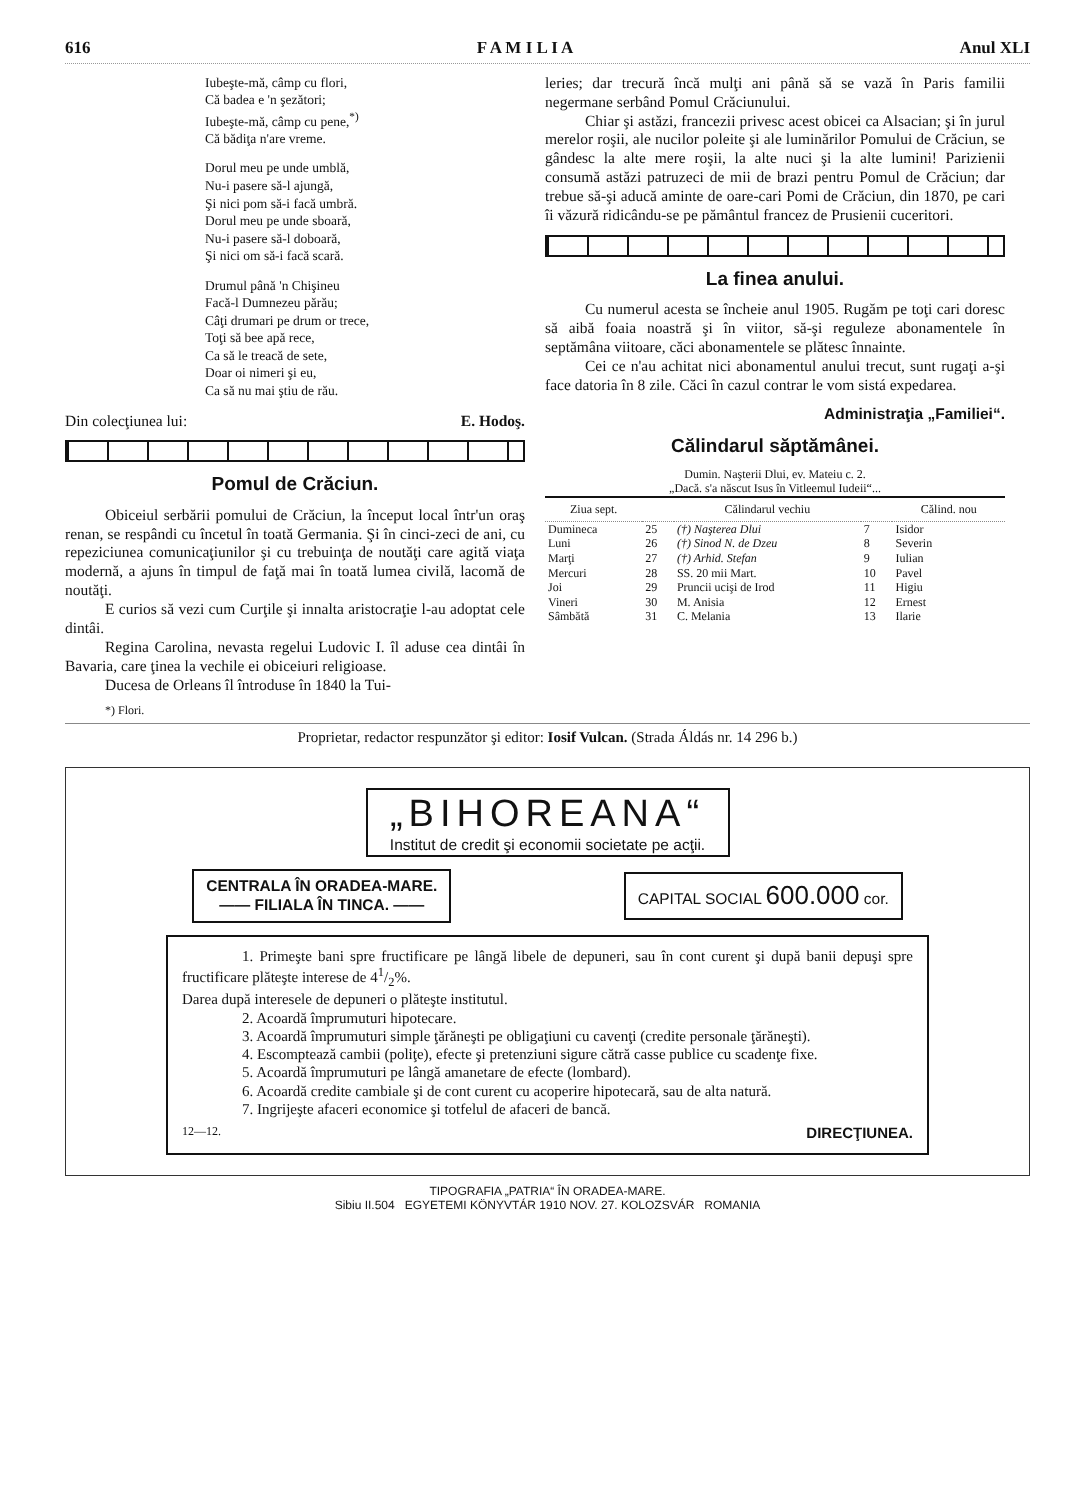616 F A M I L I A Anul XLI
Iubeşte-mă, câmp cu flori,
Că badea e 'n şezători;
Iubeşte-mă, câmp cu pene,<sup>*)</sup>
Că bădiţa n'are vreme.
Dorul meu pe unde umblă,
Nu-i pasere să-l ajungă,
Şi nici pom să-i facă umbră.
Dorul meu pe unde sboară,
Nu-i pasere să-l doboară,
Şi nici om să-i facă scară.
Drumul până 'n Chişineu
Facă-l Dumnezeu părău;
Câţi drumari pe drum or trece,
Toţi să bee apă rece,
Ca să le treacă de sete,
Doar oi nimeri şi eu,
Ca să nu mai ştiu de rău.
Din colecţiunea lui: E. Hodoş.
Pomul de Crăciun.
Obiceiul serbării pomului de Crăciun, la început local într'un oraş renan, se respândi cu încetul în toată Germania. Şi în cinci-zeci de ani, cu repeziciunea comunicaţiunilor şi cu trebuinţa de noutăţi care agită viaţa modernă, a ajuns în timpul de faţă mai în toată lumea civilă, lacomă de noutăţi.
E curios să vezi cum Curţile şi innalta aristocraţie l-au adoptat cele dintâi.
Regina Carolina, nevasta regelui Ludovic I. îl aduse cea dintâi în Bavaria, care ţinea la vechile ei obiceiuri religioase.
Ducesa de Orleans îl întroduse în 1840 la Tui-
*) Flori.
leries; dar trecură încă mulţi ani până să se vază în Paris familii negermane serbând Pomul Crăciunului.
Chiar şi astăzi, francezii privesc acest obicei ca Alsacian; şi în jurul merelor roşii, ale nucilor poleite şi ale luminărilor Pomului de Crăciun, se gândesc la alte mere roşii, la alte nuci şi la alte lumini! Parizienii consumă astăzi patruzeci de mii de brazi pentru Pomul de Crăciun; dar trebue să-şi aducă aminte de oare-cari Pomi de Crăciun, din 1870, pe cari îi văzură ridicându-se pe pământul francez de Prusienii cuceritori.
La finea anului.
Cu numerul acesta se încheie anul 1905. Rugăm pe toţi cari doresc să aibă foaia noastră şi în viitor, să-şi reguleze abonamentele în septămâna viitoare, căci abonamentele se plătesc înnainte.
Cei ce n'au achitat nici abonamentul anului trecut, sunt rugaţi a-şi face datoria în 8 zile. Căci în cazul contrar le vom sistá expedarea.
Administraţia „Familiei“.
Călindarul săptămânei.
Dumin. Naşterii Dlui, ev. Mateiu c. 2.
„Dacă. s'a născut Isus în Vitleemul Iudeii“...
| Ziua sept. | | Călindarul vechiu | | Călind. nou |
| --- | --- | --- | --- | --- |
| Dumineca | 25 | (†) Naşterea Dlui | 7 | Isidor |
| Luni | 26 | (†) Sinod N. de Dzeu | 8 | Severin |
| Marţi | 27 | (†) Arhid. Stefan | 9 | Iulian |
| Mercuri | 28 | SS. 20 mii Mart. | 10 | Pavel |
| Joi | 29 | Pruncii ucişi de Irod | 11 | Higiu |
| Vineri | 30 | M. Anisia | 12 | Ernest |
| Sâmbătă | 31 | C. Melania | 13 | Ilarie |
Proprietar, redactor respunzător şi editor: Iosif Vulcan. (Strada Áldás nr. 14 296 b.)
„BIHOREANA“
Institut de credit şi economii societate pe acţii.
CENTRALA ÎN ORADEA-MARE.
—— FILIALA ÎN TINCA. ——
CAPITAL SOCIAL 600.000 cor.
1. Primeşte bani spre fructificare pe lângă libele de depuneri, sau în cont curent şi după banii depuşi spre fructificare plăteşte interese de 41/2%.
Darea după interesele de depuneri o plăteşte institutul.
2. Acoardă împrumuturi hipotecare.
3. Acoardă împrumuturi simple ţărăneşti pe obligaţiuni cu cavenţi (credite personale ţărăneşti).
4. Escomptează cambii (poliţe), efecte şi pretenziuni sigure cătră casse publice cu scadenţe fixe.
5. Acoardă împrumuturi pe lângă amanetare de efecte (lombard).
6. Acoardă credite cambiale şi de cont curent cu acoperire hipotecară, sau de alta natură.
7. Ingrijeşte afaceri economice şi totfelul de afaceri de bancă.
12—12. DIRECŢIUNEA.
TIPOGRAFIA „PATRIA“ ÎN ORADEA-MARE.
Sibiu II.504 EGYETEMI KÖNYVTÁR 1910 NOV. 27. KOLOZSVÁR ROMANIA